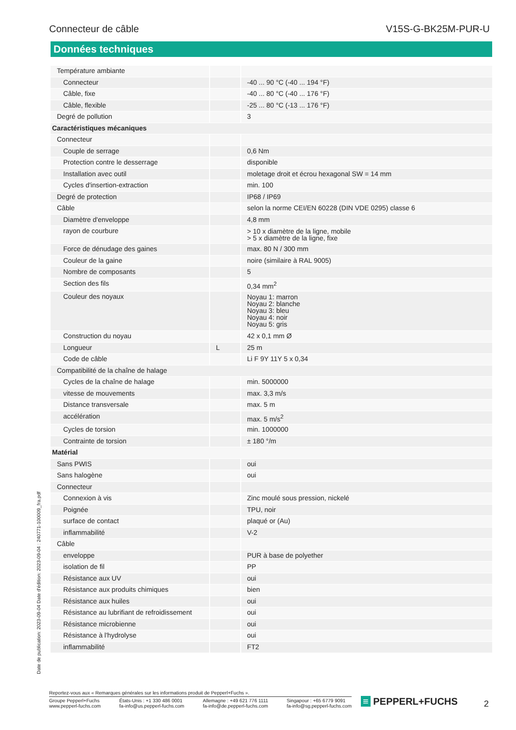Connecteur de câble V15S-G-BK25M-PUR-U
Données techniques
| Température ambiante | | |
| Connecteur | | -40 ... 90 °C (-40 ... 194 °F) |
| Câble, fixe | | -40 ... 80 °C (-40 ... 176 °F) |
| Câble, flexible | | -25 ... 80 °C (-13 ... 176 °F) |
| Degré de pollution | | 3 |
| Caractéristiques mécaniques | | |
| Connecteur | | |
| Couple de serrage | | 0,6 Nm |
| Protection contre le desserrage | | disponible |
| Installation avec outil | | moletage droit et écrou hexagonal SW = 14 mm |
| Cycles d'insertion-extraction | | min. 100 |
| Degré de protection | | IP68 / IP69 |
| Câble | | selon la norme CEI/EN 60228 (DIN VDE 0295) classe 6 |
| Diamètre d'enveloppe | | 4,8 mm |
| rayon de courbure | | > 10 x diamètre de la ligne, mobile > 5 x diamètre de la ligne, fixe |
| Force de dénudage des gaines | | max. 80 N / 300 mm |
| Couleur de la gaine | | noire (similaire à RAL 9005) |
| Nombre de composants | | 5 |
| Section des fils | | 0,34 mm<sup>2</sup> |
| Couleur des noyaux | | Noyau 1: marron Noyau 2: blanche Noyau 3: bleu Noyau 4: noir Noyau 5: gris |
| Construction du noyau | | 42 x 0,1 mm Ø |
| Longueur | L | 25 m |
| Code de câble | | Li F 9Y 11Y 5 x 0,34 |
| Compatibilité de la chaîne de halage | | |
| Cycles de la chaîne de halage | | min. 5000000 |
| vitesse de mouvements | | max. 3,3 m/s |
| Distance transversale | | max. 5 m |
| accélération | | max. 5 m/s<sup>2</sup> |
| Cycles de torsion | | min. 1000000 |
| Contrainte de torsion | | ± 180 °/m |
| Matérial | | |
| Sans PWIS | | oui |
| Sans halogène | | oui |
| Connecteur | | |
| Connexion à vis | | Zinc moulé sous pression, nickelé |
| Poignée | | TPU, noir |
| surface de contact | | plaqué or (Au) |
| inflammabilité | | V-2 |
| Câble | | |
| enveloppe | | PUR à base de polyether |
| isolation de fil | | PP |
| Résistance aux UV | | oui |
| Résistance aux produits chimiques | | bien |
| Résistance aux huiles | | oui |
| Résistance au lubrifiant de refroidissement | | oui |
| Résistance microbienne | | oui |
| Résistance à l'hydrolyse | | oui |
| inflammabilité | | FT2 |
Date de publication: 2023-09-04 Date d'édition: 2023-09-04 : 240771-100009_fra.pdf
Reportez-vous aux « Remarques générales sur les informations produit de Pepperl+Fuchs ».
Groupe Pepperl+Fuchs
www.pepperl-fuchs.com États-Unis : +1 330 486 0001
fa-info@us.pepperl-fuchs.com Allemagne : +49 621 776 1111
fa-info@de.pepperl-fuchs.com Singapour : +65 6779 9091
fa-info@sg.pepperl-fuchs.com
≡ PEPPERL+FUCHS 2